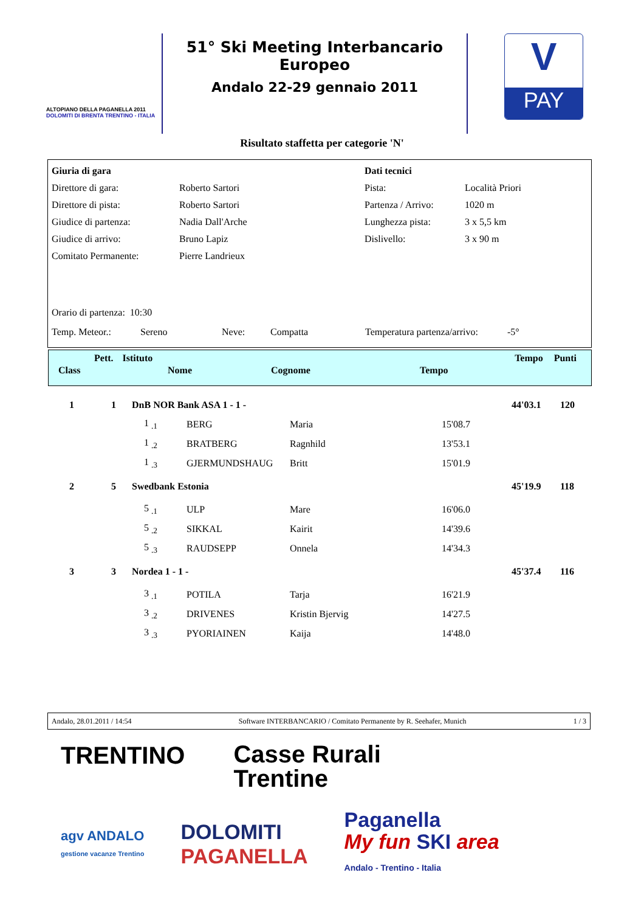ALTOPIANO DELLA PAGANELLA 2011
DOLOMITI DI BRENTA TRENTINO - ITALIA
51° Ski Meeting Interbancario Europeo
Andalo 22-29 gennaio 2011
V
PAY
Risultato staffetta per categorie 'N'
| Giuria di gara | | Dati tecnici | |
| Direttore di gara: | Roberto Sartori | Pista: | Località Priori |
| Direttore di pista: | Roberto Sartori | Partenza / Arrivo: | 1020 m |
| Giudice di partenza: | Nadia Dall'Arche | Lunghezza pista: | 3 x 5,5 km |
| Giudice di arrivo: | Bruno Lapiz | Dislivello: | 3 x 90 m |
| Comitato Permanente: | Pierre Landrieux | | |
Orario di partenza: 10:30
Temp. Meteor.: Sereno Neve: Compatta Temperatura partenza/arrivo: -5°
Pett. Istituto Tempo Punti
Class Nome Cognome Tempo
| 1 | 1 | DnB NOR Bank ASA 1 - 1 - | | | | 44'03.1 | 120 |
| | | 1 <sub>.1</sub> | BERG | Maria | 15'08.7 | | |
| | | 1 <sub>.2</sub> | BRATBERG | Ragnhild | 13'53.1 | | |
| | | 1 <sub>.3</sub> | GJERMUNDSHAUG | Britt | 15'01.9 | | |
| 2 | 5 | Swedbank Estonia | | | | 45'19.9 | 118 |
| | | 5 <sub>.1</sub> | ULP | Mare | 16'06.0 | | |
| | | 5 <sub>.2</sub> | SIKKAL | Kairit | 14'39.6 | | |
| | | 5 <sub>.3</sub> | RAUDSEPP | Onnela | 14'34.3 | | |
| 3 | 3 | Nordea 1 - 1 - | | | | 45'37.4 | 116 |
| | | 3 <sub>.1</sub> | POTILA | Tarja | 16'21.9 | | |
| | | 3 <sub>.2</sub> | DRIVENES | Kristin Bjervig | 14'27.5 | | |
| | | 3 <sub>.3</sub> | PYORIAINEN | Kaija | 14'48.0 | | |
Andalo, 28.01.2011 / 14:54 Software INTERBANCARIO / Comitato Permanente by R. Seehafer, Munich 1 / 3
TRENTINO Casse Rurali
Trentine
agv ANDALO
gestione vacanze Trentino DOLOMITI
PAGANELLA Paganella
My fun SKI area
Andalo - Trentino - Italia